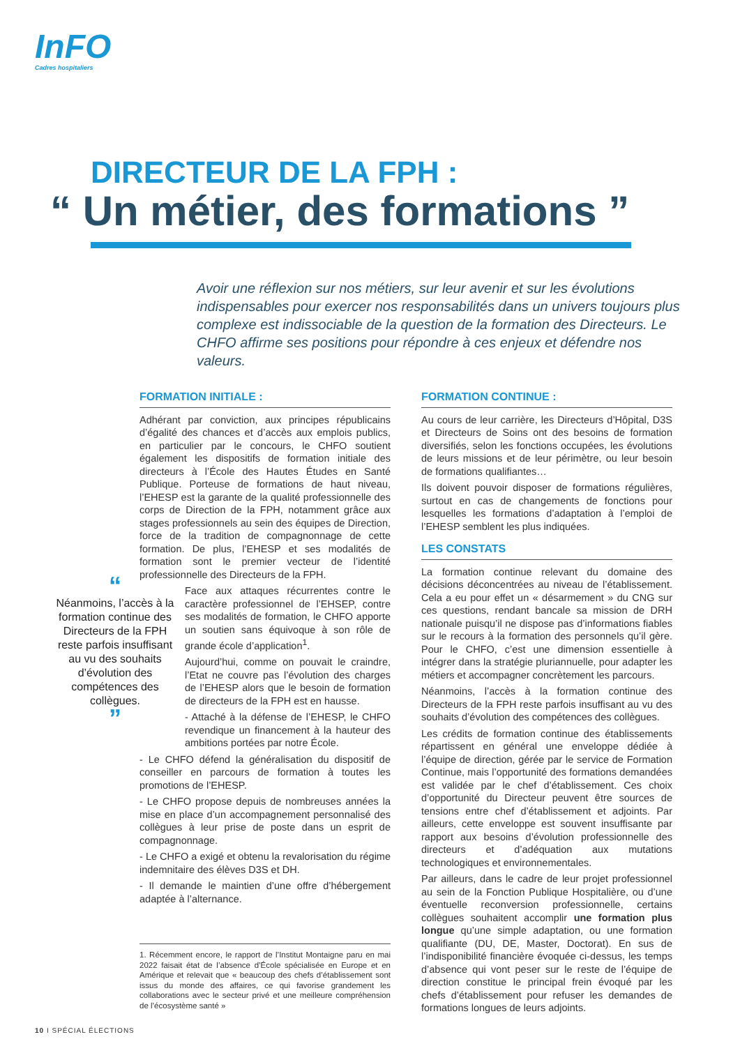InFO
Cadres hospitaliers
DIRECTEUR DE LA FPH :
“ Un métier, des formations ”
Avoir une réflexion sur nos métiers, sur leur avenir et sur les évolutions indispensables pour exercer nos responsabilités dans un univers toujours plus complexe est indissociable de la question de la formation des Directeurs. Le CHFO affirme ses positions pour répondre à ces enjeux et défendre nos valeurs.
FORMATION INITIALE :
Adhérant par conviction, aux principes républicains d’égalité des chances et d’accès aux emplois publics, en particulier par le concours, le CHFO soutient également les dispositifs de formation initiale des directeurs à l’École des Hautes Études en Santé Publique. Porteuse de formations de haut niveau, l’EHESP est la garante de la qualité professionnelle des corps de Direction de la FPH, notamment grâce aux stages professionnels au sein des équipes de Direction, force de la tradition de compagnonnage de cette formation. De plus, l’EHESP et ses modalités de formation sont le premier vecteur de l’identité professionnelle des Directeurs de la FPH.
Face aux attaques récurrentes contre le caractère professionnel de l’EHSEP, contre ses modalités de formation, le CHFO apporte un soutien sans équivoque à son rôle de grande école d’application<sup>1</sup>.
Aujourd’hui, comme on pouvait le craindre, l’Etat ne couvre pas l’évolution des charges de l’EHESP alors que le besoin de formation de directeurs de la FPH est en hausse.
- Attaché à la défense de l’EHESP, le CHFO revendique un financement à la hauteur des ambitions portées par notre École.
- Le CHFO défend la généralisation du dispositif de conseiller en parcours de formation à toutes les promotions de l’EHESP.
- Le CHFO propose depuis de nombreuses années la mise en place d’un accompagnement personnalisé des collègues à leur prise de poste dans un esprit de compagnonnage.
- Le CHFO a exigé et obtenu la revalorisation du régime indemnitaire des élèves D3S et DH.
- Il demande le maintien d’une offre d’hébergement adaptée à l’alternance.
1. Récemment encore, le rapport de l’Institut Montaigne paru en mai 2022 faisait état de l’absence d’École spécialisée en Europe et en Amérique et relevait que « beaucoup des chefs d’établissement sont issus du monde des affaires, ce qui favorise grandement les collaborations avec le secteur privé et une meilleure compréhension de l’écosystème santé »
“
Néanmoins, l’accès à la formation continue des Directeurs de la FPH reste parfois insuffisant au vu des souhaits d’évolution des compétences des collègues.
”
FORMATION CONTINUE :
Au cours de leur carrière, les Directeurs d’Hôpital, D3S et Directeurs de Soins ont des besoins de formation diversifiés, selon les fonctions occupées, les évolutions de leurs missions et de leur périmètre, ou leur besoin de formations qualifiantes…
Ils doivent pouvoir disposer de formations régulières, surtout en cas de changements de fonctions pour lesquelles les formations d’adaptation à l’emploi de l’EHESP semblent les plus indiquées.
LES CONSTATS
La formation continue relevant du domaine des décisions déconcentrées au niveau de l’établissement. Cela a eu pour effet un « désarmement » du CNG sur ces questions, rendant bancale sa mission de DRH nationale puisqu’il ne dispose pas d’informations fiables sur le recours à la formation des personnels qu’il gère. Pour le CHFO, c’est une dimension essentielle à intégrer dans la stratégie pluriannuelle, pour adapter les métiers et accompagner concrètement les parcours.
Néanmoins, l’accès à la formation continue des Directeurs de la FPH reste parfois insuffisant au vu des souhaits d’évolution des compétences des collègues.
Les crédits de formation continue des établissements répartissent en général une enveloppe dédiée à l’équipe de direction, gérée par le service de Formation Continue, mais l’opportunité des formations demandées est validée par le chef d’établissement. Ces choix d’opportunité du Directeur peuvent être sources de tensions entre chef d’établissement et adjoints. Par ailleurs, cette enveloppe est souvent insuffisante par rapport aux besoins d’évolution professionnelle des directeurs et d’adéquation aux mutations technologiques et environnementales.
Par ailleurs, dans le cadre de leur projet professionnel au sein de la Fonction Publique Hospitalière, ou d’une éventuelle reconversion professionnelle, certains collègues souhaitent accomplir une formation plus longue qu’une simple adaptation, ou une formation qualifiante (DU, DE, Master, Doctorat). En sus de l’indisponibilité financière évoquée ci-dessus, les temps d’absence qui vont peser sur le reste de l’équipe de direction constitue le principal frein évoqué par les chefs d’établissement pour refuser les demandes de formations longues de leurs adjoints.
10 I SPÉCIAL ÉLECTIONS